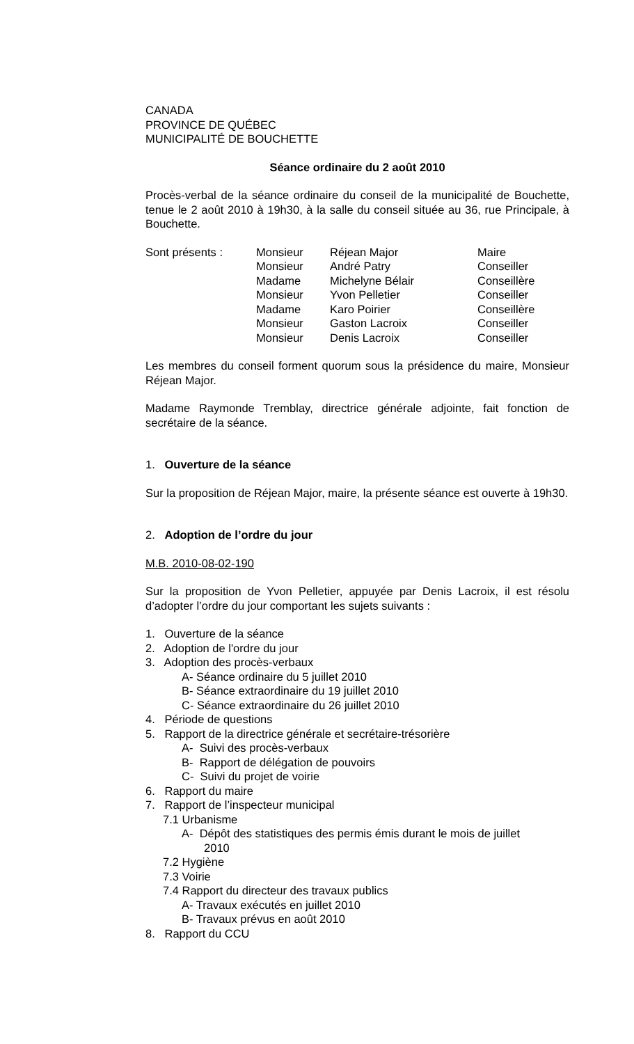CANADA
PROVINCE DE QUÉBEC
MUNICIPALITÉ DE BOUCHETTE
Séance ordinaire du 2 août 2010
Procès-verbal de la séance ordinaire du conseil de la municipalité de Bouchette, tenue le 2 août 2010 à 19h30, à la salle du conseil située au 36, rue Principale, à Bouchette.
| Sont présents : | Monsieur | Réjean Major | Maire |
| | Monsieur | André Patry | Conseiller |
| | Madame | Michelyne Bélair | Conseillère |
| | Monsieur | Yvon Pelletier | Conseiller |
| | Madame | Karo Poirier | Conseillère |
| | Monsieur | Gaston Lacroix | Conseiller |
| | Monsieur | Denis Lacroix | Conseiller |
Les membres du conseil forment quorum sous la présidence du maire, Monsieur Réjean Major.
Madame Raymonde Tremblay, directrice générale adjointe, fait fonction de secrétaire de la séance.
1. Ouverture de la séance
Sur la proposition de Réjean Major, maire, la présente séance est ouverte à 19h30.
2. Adoption de l’ordre du jour
M.B. 2010-08-02-190
Sur la proposition de Yvon Pelletier, appuyée par Denis Lacroix, il est résolu d’adopter l’ordre du jour comportant les sujets suivants :
1. Ouverture de la séance
2. Adoption de l'ordre du jour
3. Adoption des procès-verbaux
A- Séance ordinaire du 5 juillet 2010
B- Séance extraordinaire du 19 juillet 2010
C- Séance extraordinaire du 26 juillet 2010
4. Période de questions
5. Rapport de la directrice générale et secrétaire-trésorière
A- Suivi des procès-verbaux
B- Rapport de délégation de pouvoirs
C- Suivi du projet de voirie
6. Rapport du maire
7. Rapport de l’inspecteur municipal
7.1 Urbanisme
A- Dépôt des statistiques des permis émis durant le mois de juillet
2010
7.2 Hygiène
7.3 Voirie
7.4 Rapport du directeur des travaux publics
A- Travaux exécutés en juillet 2010
B- Travaux prévus en août 2010
8. Rapport du CCU